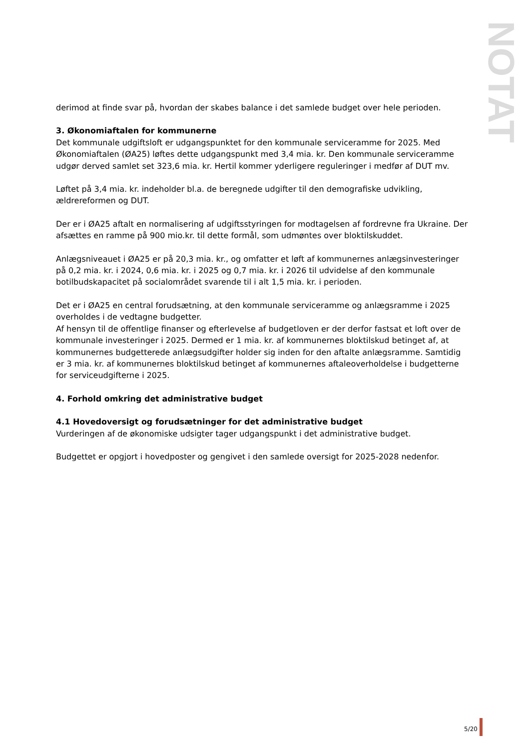NOTAT
derimod at finde svar på, hvordan der skabes balance i det samlede budget over hele perioden.
3. Økonomiaftalen for kommunerne
Det kommunale udgiftsloft er udgangspunktet for den kommunale serviceramme for 2025. Med Økonomiaftalen (ØA25) løftes dette udgangspunkt med 3,4 mia. kr. Den kommunale serviceramme udgør derved samlet set 323,6 mia. kr. Hertil kommer yderligere reguleringer i medfør af DUT mv.
Løftet på 3,4 mia. kr. indeholder bl.a. de beregnede udgifter til den demografiske udvikling, ældrereformen og DUT.
Der er i ØA25 aftalt en normalisering af udgiftsstyringen for modtagelsen af fordrevne fra Ukraine. Der afsættes en ramme på 900 mio.kr. til dette formål, som udmøntes over bloktilskuddet.
Anlægsniveauet i ØA25 er på 20,3 mia. kr., og omfatter et løft af kommunernes anlægsinvesteringer på 0,2 mia. kr. i 2024, 0,6 mia. kr. i 2025 og 0,7 mia. kr. i 2026 til udvidelse af den kommunale botilbudskapacitet på socialområdet svarende til i alt 1,5 mia. kr. i perioden.
Det er i ØA25 en central forudsætning, at den kommunale serviceramme og anlægsramme i 2025 overholdes i de vedtagne budgetter.
Af hensyn til de offentlige finanser og efterlevelse af budgetloven er der derfor fastsat et loft over de kommunale investeringer i 2025. Dermed er 1 mia. kr. af kommunernes bloktilskud betinget af, at kommunernes budgetterede anlægsudgifter holder sig inden for den aftalte anlægsramme. Samtidig er 3 mia. kr. af kommunernes bloktilskud betinget af kommunernes aftaleoverholdelse i budgetterne for serviceudgifterne i 2025.
4. Forhold omkring det administrative budget
4.1 Hovedoversigt og forudsætninger for det administrative budget
Vurderingen af de økonomiske udsigter tager udgangspunkt i det administrative budget.
Budgettet er opgjort i hovedposter og gengivet i den samlede oversigt for 2025-2028 nedenfor.
5/20